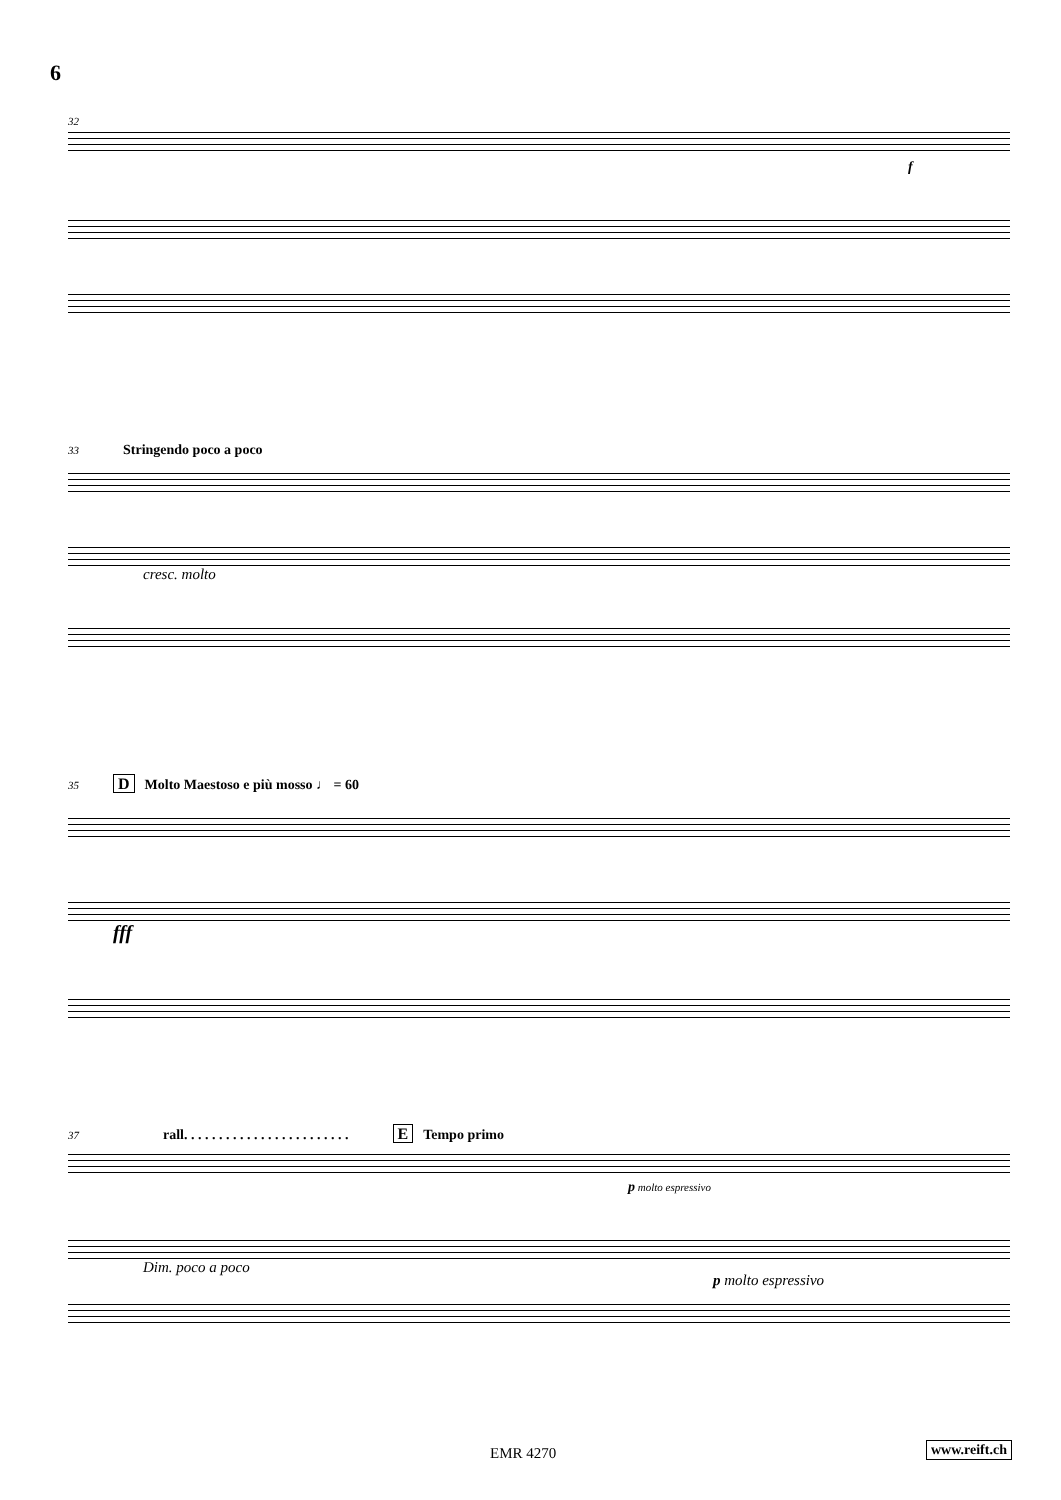6
32
f
33 Stringendo poco a poco
cresc. molto
35 D Molto Maestoso e più mosso ♩ = 60
fff
37 rall. . . . . . . . . . . . . . . . . . . . . . . . E Tempo primo
p molto espressivo
Dim. poco a poco
p molto espressivo
EMR 4270 www.reift.ch